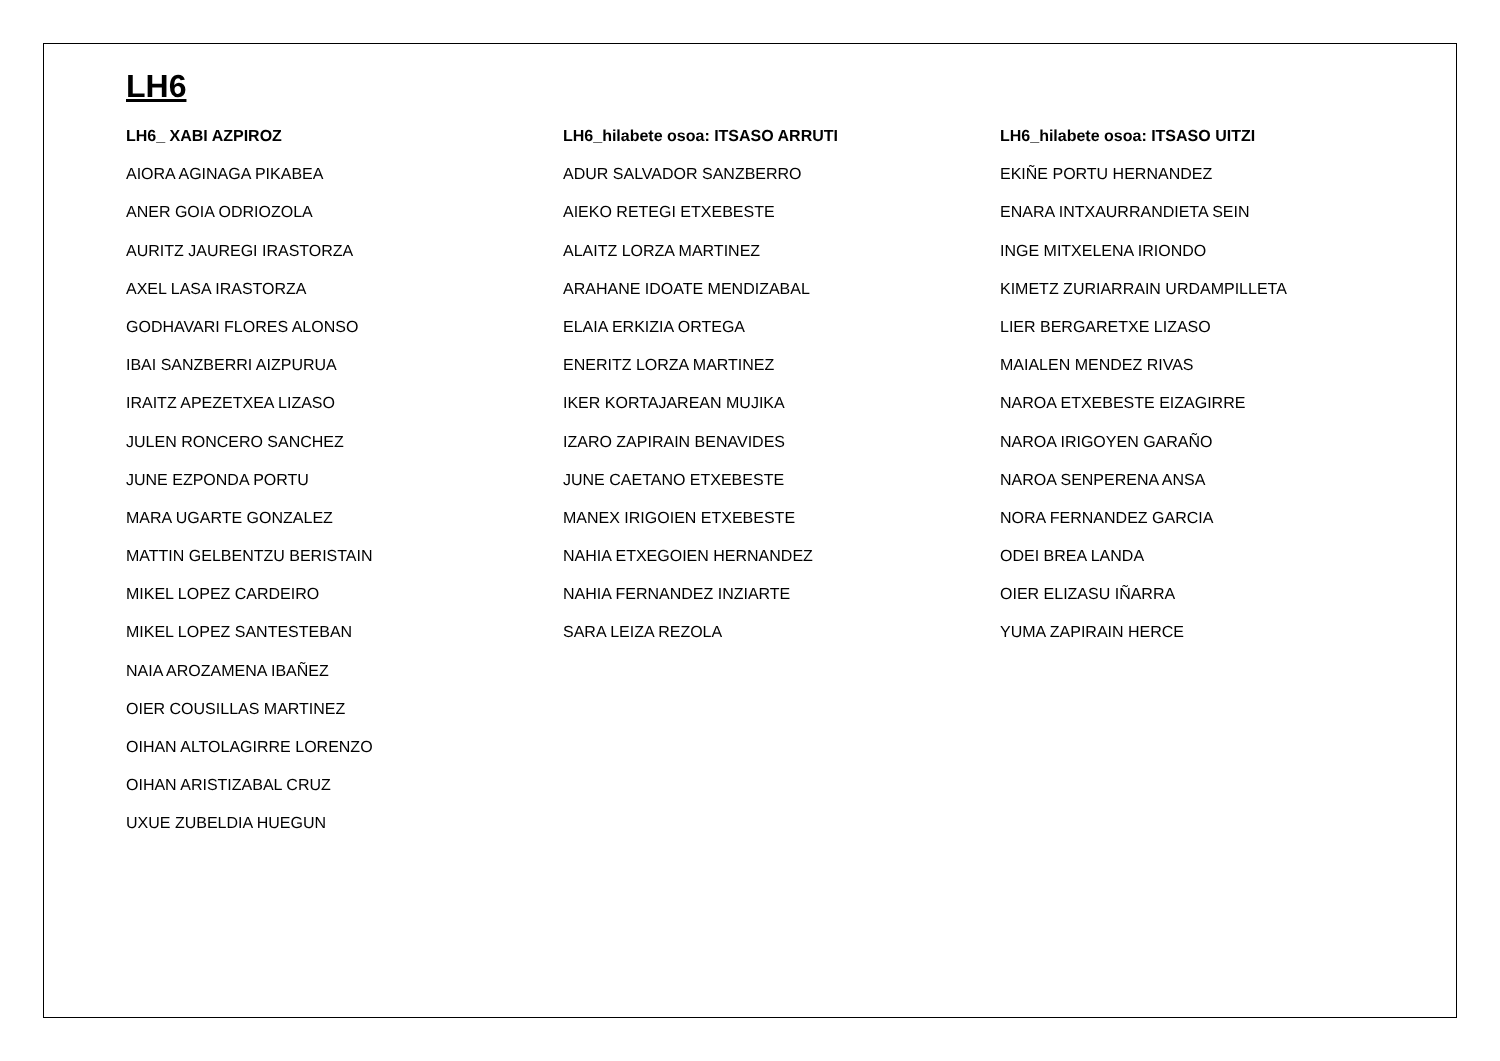LH6
LH6_ XABI AZPIROZ
AIORA AGINAGA PIKABEA
ANER GOIA ODRIOZOLA
AURITZ JAUREGI IRASTORZA
AXEL LASA IRASTORZA
GODHAVARI FLORES ALONSO
IBAI SANZBERRI AIZPURUA
IRAITZ APEZETXEA LIZASO
JULEN RONCERO SANCHEZ
JUNE EZPONDA PORTU
MARA UGARTE GONZALEZ
MATTIN GELBENTZU BERISTAIN
MIKEL LOPEZ CARDEIRO
MIKEL LOPEZ SANTESTEBAN
NAIA AROZAMENA IBAÑEZ
OIER COUSILLAS MARTINEZ
OIHAN ALTOLAGIRRE LORENZO
OIHAN ARISTIZABAL CRUZ
UXUE ZUBELDIA HUEGUN
LH6_hilabete osoa: ITSASO ARRUTI
ADUR SALVADOR SANZBERRO
AIEKO RETEGI ETXEBESTE
ALAITZ LORZA MARTINEZ
ARAHANE IDOATE MENDIZABAL
ELAIA ERKIZIA ORTEGA
ENERITZ LORZA MARTINEZ
IKER KORTAJAREAN MUJIKA
IZARO ZAPIRAIN BENAVIDES
JUNE CAETANO ETXEBESTE
MANEX IRIGOIEN ETXEBESTE
NAHIA ETXEGOIEN HERNANDEZ
NAHIA FERNANDEZ INZIARTE
SARA LEIZA REZOLA
LH6_hilabete osoa: ITSASO UITZI
EKIÑE PORTU HERNANDEZ
ENARA INTXAURRANDIETA SEIN
INGE MITXELENA IRIONDO
KIMETZ ZURIARRAIN URDAMPILLETA
LIER BERGARETXE LIZASO
MAIALEN MENDEZ RIVAS
NAROA ETXEBESTE EIZAGIRRE
NAROA IRIGOYEN GARAÑO
NAROA SENPERENA ANSA
NORA FERNANDEZ GARCIA
ODEI BREA LANDA
OIER ELIZASU IÑARRA
YUMA ZAPIRAIN HERCE